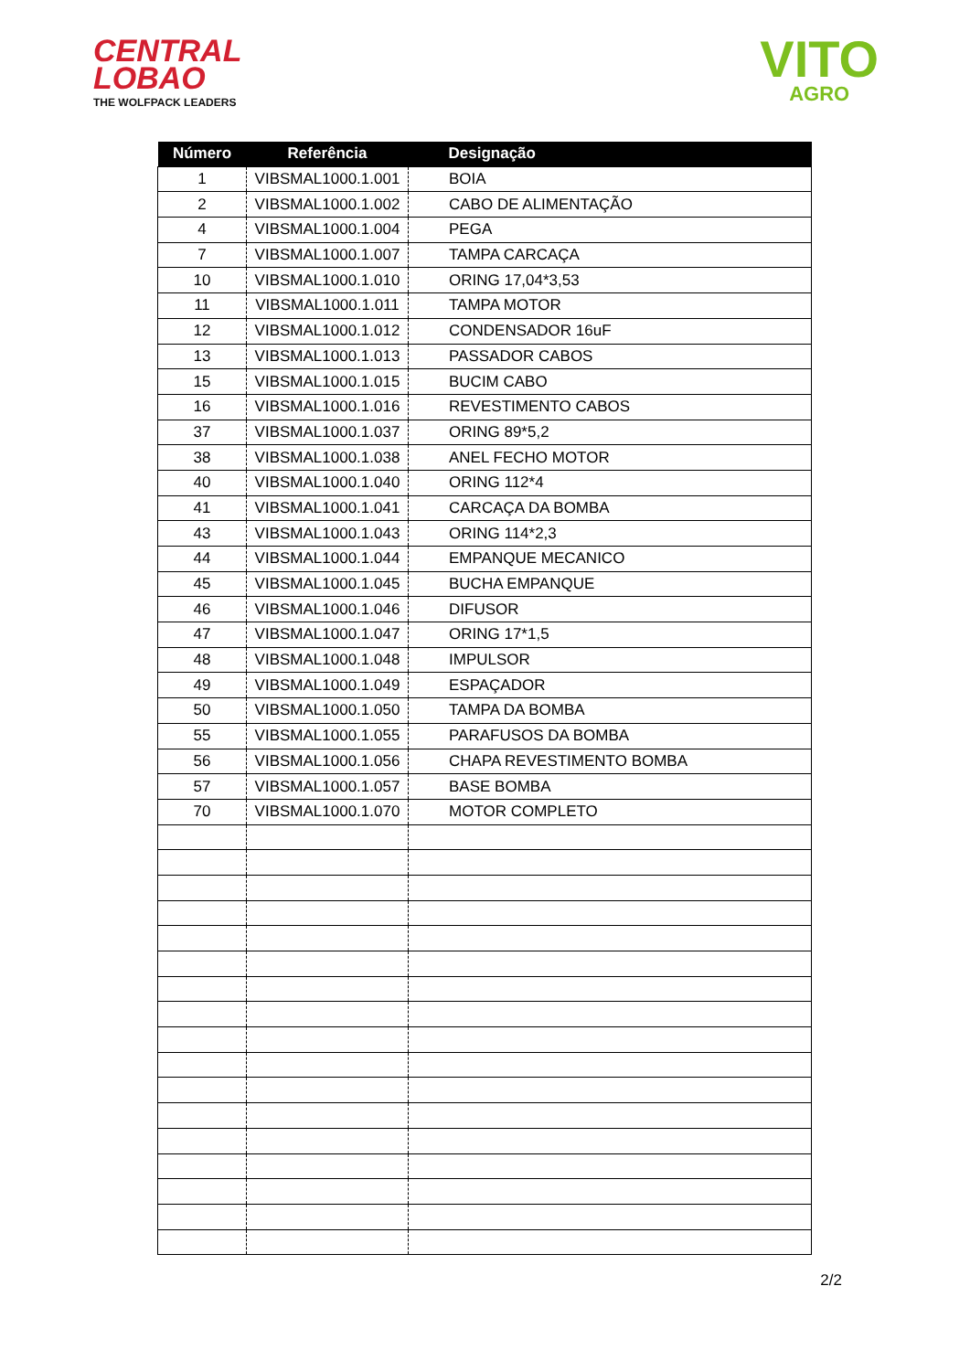CENTRAL
LOBAO
THE WOLFPACK LEADERS
VITO
AGRO
| Número | Referência | Designação |
| --- | --- | --- |
| 1 | VIBSMAL1000.1.001 | BOIA |
| 2 | VIBSMAL1000.1.002 | CABO DE ALIMENTAÇÃO |
| 4 | VIBSMAL1000.1.004 | PEGA |
| 7 | VIBSMAL1000.1.007 | TAMPA CARCAÇA |
| 10 | VIBSMAL1000.1.010 | ORING 17,04*3,53 |
| 11 | VIBSMAL1000.1.011 | TAMPA MOTOR |
| 12 | VIBSMAL1000.1.012 | CONDENSADOR 16uF |
| 13 | VIBSMAL1000.1.013 | PASSADOR CABOS |
| 15 | VIBSMAL1000.1.015 | BUCIM CABO |
| 16 | VIBSMAL1000.1.016 | REVESTIMENTO CABOS |
| 37 | VIBSMAL1000.1.037 | ORING 89*5,2 |
| 38 | VIBSMAL1000.1.038 | ANEL FECHO MOTOR |
| 40 | VIBSMAL1000.1.040 | ORING 112*4 |
| 41 | VIBSMAL1000.1.041 | CARCAÇA DA BOMBA |
| 43 | VIBSMAL1000.1.043 | ORING 114*2,3 |
| 44 | VIBSMAL1000.1.044 | EMPANQUE MECANICO |
| 45 | VIBSMAL1000.1.045 | BUCHA EMPANQUE |
| 46 | VIBSMAL1000.1.046 | DIFUSOR |
| 47 | VIBSMAL1000.1.047 | ORING 17*1,5 |
| 48 | VIBSMAL1000.1.048 | IMPULSOR |
| 49 | VIBSMAL1000.1.049 | ESPAÇADOR |
| 50 | VIBSMAL1000.1.050 | TAMPA DA BOMBA |
| 55 | VIBSMAL1000.1.055 | PARAFUSOS DA BOMBA |
| 56 | VIBSMAL1000.1.056 | CHAPA REVESTIMENTO BOMBA |
| 57 | VIBSMAL1000.1.057 | BASE BOMBA |
| 70 | VIBSMAL1000.1.070 | MOTOR COMPLETO |
2/2